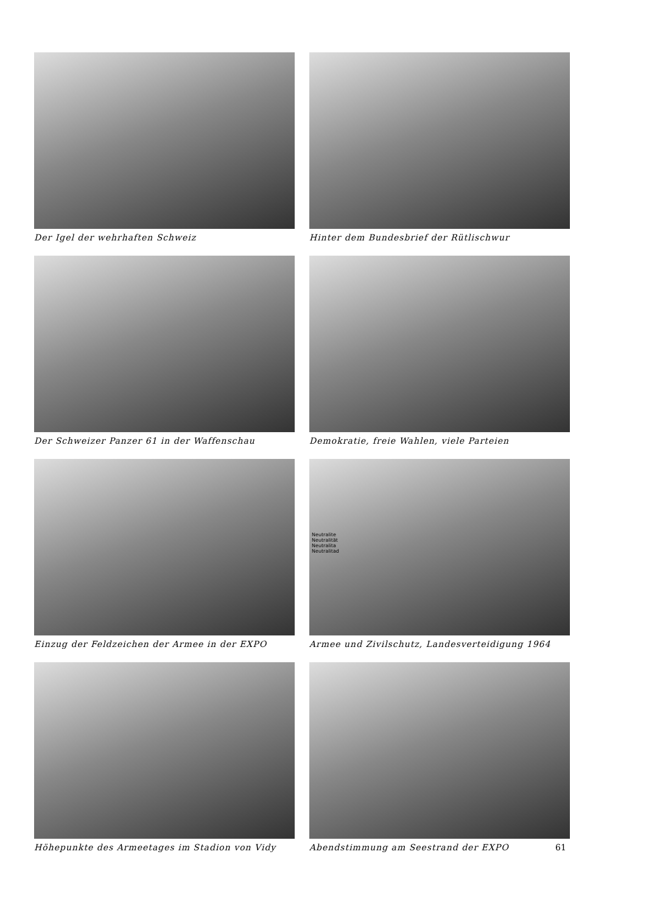Der Igel der wehrhaften Schweiz
Hinter dem Bundesbrief der Rütlischwur
Der Schweizer Panzer 61 in der Waffenschau
Demokratie, freie Wahlen, viele Parteien
Einzug der Feldzeichen der Armee in der EXPO
Neutralite
Neutralität
Neutralita
Neutralitad
Armee und Zivilschutz, Landesverteidigung 1964
Höhepunkte des Armeetages im Stadion von Vidy
Abendstimmung am Seestrand der EXPO
61